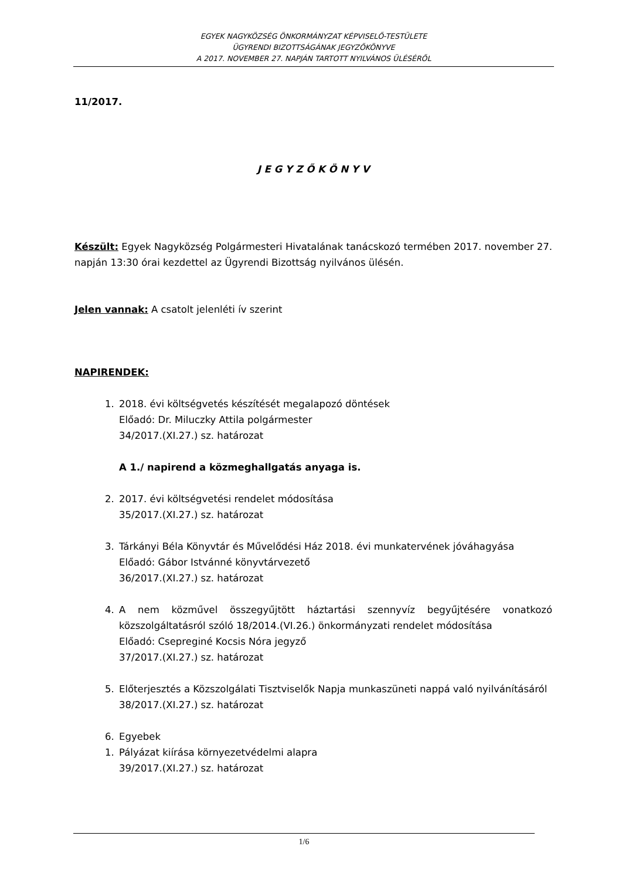EGYEK NAGYKÖZSÉG ÖNKORMÁNYZAT KÉPVISELŐ-TESTÜLETE
ÜGYRENDI BIZOTTSÁGÁNAK JEGYZŐKÖNYVE
A 2017. NOVEMBER 27. NAPJÁN TARTOTT NYILVÁNOS ÜLÉSÉRŐL
11/2017.
J E G Y Z Ő K Ö N Y V
Készült: Egyek Nagyközség Polgármesteri Hivatalának tanácskozó termében 2017. november 27. napján 13:30 órai kezdettel az Ügyrendi Bizottság nyilvános ülésén.
Jelen vannak: A csatolt jelenléti ív szerint
NAPIRENDEK:
1. 2018. évi költségvetés készítését megalapozó döntések
Előadó: Dr. Miluczky Attila polgármester
34/2017.(XI.27.) sz. határozat
A 1./ napirend a közmeghallgatás anyaga is.
2. 2017. évi költségvetési rendelet módosítása
35/2017.(XI.27.) sz. határozat
3. Tárkányi Béla Könyvtár és Művelődési Ház 2018. évi munkatervének jóváhagyása
Előadó: Gábor Istvánné könyvtárvezető
36/2017.(XI.27.) sz. határozat
4. A nem közművel összegyűjtött háztartási szennyvíz begyűjtésére vonatkozó közszolgáltatásról szóló 18/2014.(VI.26.) önkormányzati rendelet módosítása
Előadó: Csepreginé Kocsis Nóra jegyző
37/2017.(XI.27.) sz. határozat
5. Előterjesztés a Közszolgálati Tisztviselők Napja munkaszüneti nappá való nyilvánításáról
38/2017.(XI.27.) sz. határozat
6. Egyebek
1. Pályázat kiírása környezetvédelmi alapra
39/2017.(XI.27.) sz. határozat
1/6